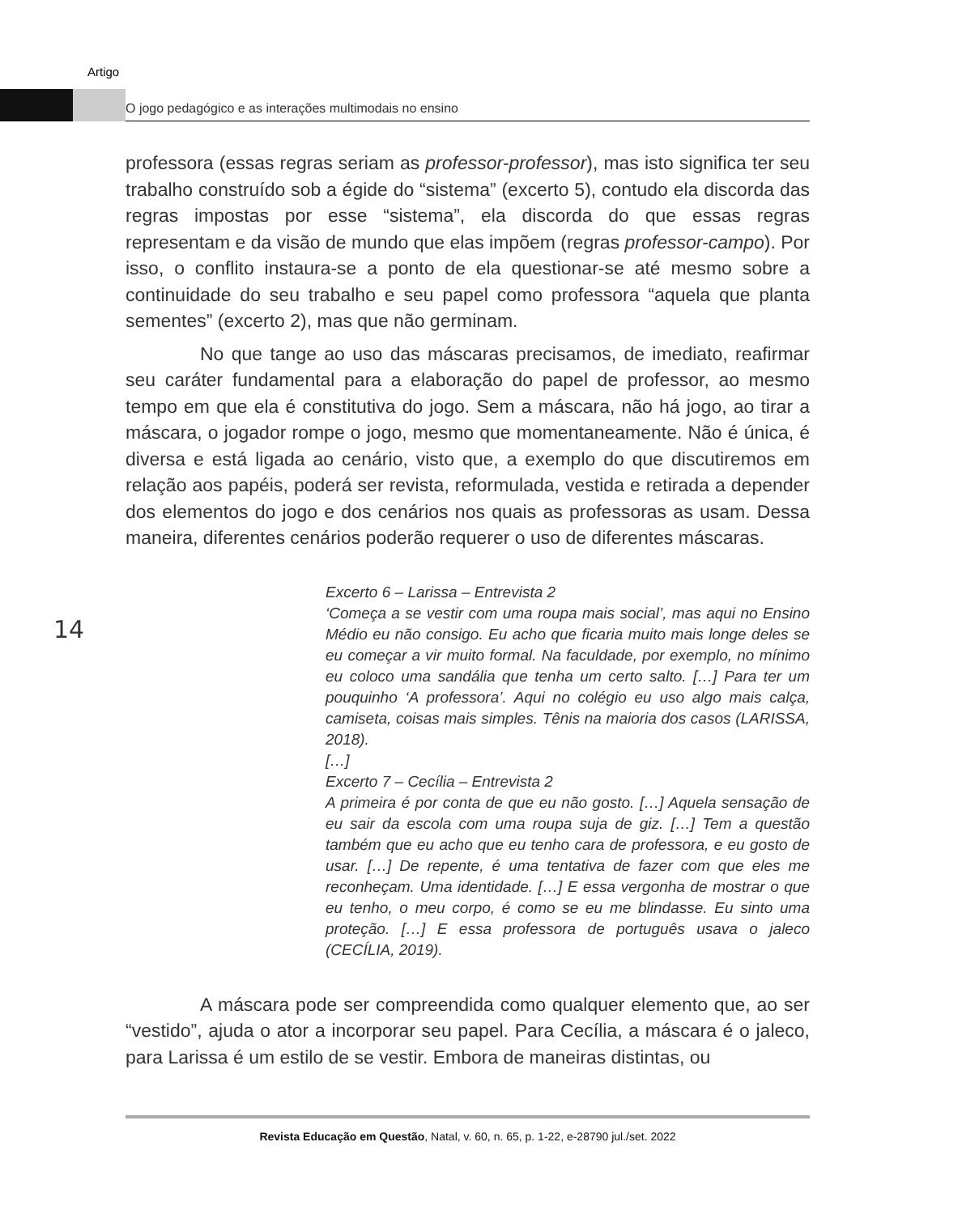Artigo
O jogo pedagógico e as interações multimodais no ensino
professora (essas regras seriam as professor-professor), mas isto significa ter seu trabalho construído sob a égide do “sistema” (excerto 5), contudo ela discorda das regras impostas por esse “sistema”, ela discorda do que essas regras representam e da visão de mundo que elas impõem (regras professor-campo). Por isso, o conflito instaura-se a ponto de ela questionar-se até mesmo sobre a continuidade do seu trabalho e seu papel como professora “aquela que planta sementes” (excerto 2), mas que não germinam.
No que tange ao uso das máscaras precisamos, de imediato, reafirmar seu caráter fundamental para a elaboração do papel de professor, ao mesmo tempo em que ela é constitutiva do jogo. Sem a máscara, não há jogo, ao tirar a máscara, o jogador rompe o jogo, mesmo que momentaneamente. Não é única, é diversa e está ligada ao cenário, visto que, a exemplo do que discutiremos em relação aos papéis, poderá ser revista, reformulada, vestida e retirada a depender dos elementos do jogo e dos cenários nos quais as professoras as usam. Dessa maneira, diferentes cenários poderão requerer o uso de diferentes máscaras.
Excerto 6 – Larissa – Entrevista 2
‘Começa a se vestir com uma roupa mais social’, mas aqui no Ensino Médio eu não consigo. Eu acho que ficaria muito mais longe deles se eu começar a vir muito formal. Na faculdade, por exemplo, no mínimo eu coloco uma sandália que tenha um certo salto. […] Para ter um pouquinho ‘A professora’. Aqui no colégio eu uso algo mais calça, camiseta, coisas mais simples. Tênis na maioria dos casos (LARISSA, 2018).
[…]
Excerto 7 – Cecília – Entrevista 2
A primeira é por conta de que eu não gosto. […] Aquela sensação de eu sair da escola com uma roupa suja de giz. […] Tem a questão também que eu acho que eu tenho cara de professora, e eu gosto de usar. […] De repente, é uma tentativa de fazer com que eles me reconheçam. Uma identidade. […] E essa vergonha de mostrar o que eu tenho, o meu corpo, é como se eu me blindasse. Eu sinto uma proteção. […] E essa professora de português usava o jaleco (CECÍLIA, 2019).
A máscara pode ser compreendida como qualquer elemento que, ao ser “vestido”, ajuda o ator a incorporar seu papel. Para Cecília, a máscara é o jaleco, para Larissa é um estilo de se vestir. Embora de maneiras distintas, ou
14
Revista Educação em Questão, Natal, v. 60, n. 65, p. 1-22, e-28790 jul./set. 2022